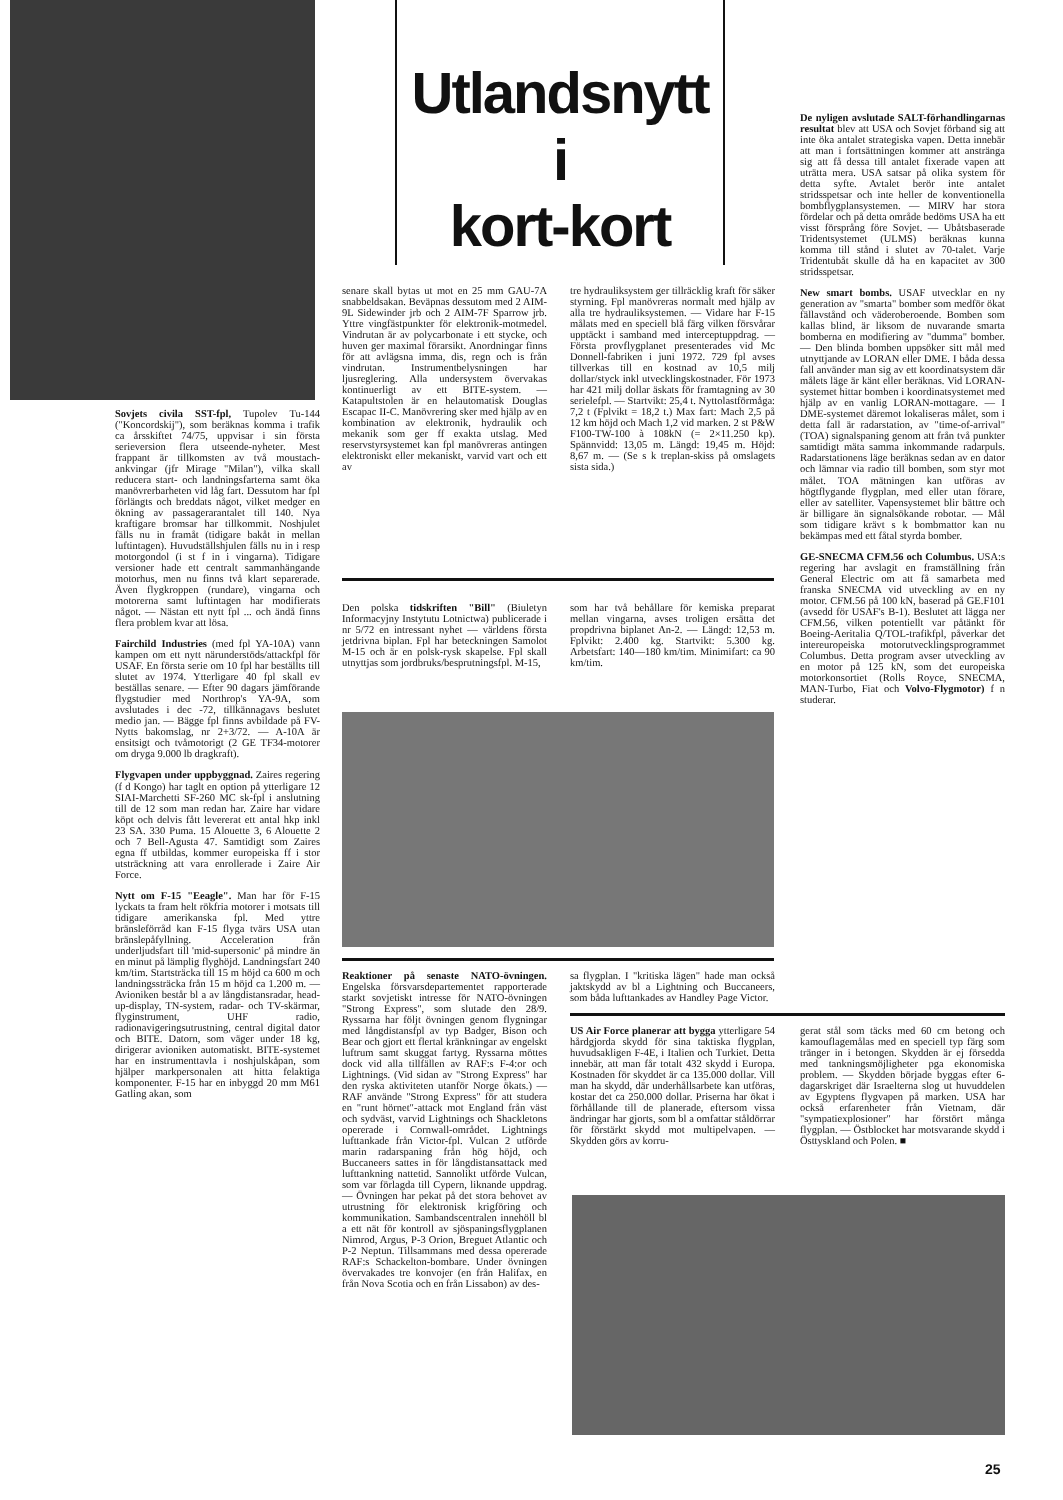Utlandsnytt
i
kort-kort
Sovjets civila SST-fpl, Tupolev Tu-144 ("Koncordskij"), som beräknas komma i trafik ca årsskiftet 74/75, uppvisar i sin första serieversion flera utseende-nyheter. Mest frappant är tillkomsten av två moustach-ankvingar (jfr Mirage "Milan"), vilka skall reducera start- och landningsfarterna samt öka manövrerbarheten vid låg fart. Dessutom har fpl förlängts och breddats något, vilket medger en ökning av passagerarantalet till 140. Nya kraftigare bromsar har tillkommit. Noshjulet fälls nu in framåt (tidigare bakåt in mellan luftintagen). Huvudställshjulen fälls nu in i resp motorgondol (i st f in i vingarna). Tidigare versioner hade ett centralt sammanhängande motorhus, men nu finns två klart separerade. Även flygkroppen (rundare), vingarna och motorerna samt luftintagen har modifierats något. — Nästan ett nytt fpl ... och ändå finns flera problem kvar att lösa.
Fairchild Industries (med fpl YA-10A) vann kampen om ett nytt närunderstöds/attackfpl för USAF. En första serie om 10 fpl har beställts till slutet av 1974. Ytterligare 40 fpl skall ev beställas senare. — Efter 90 dagars jämförande flygstudier med Northrop's YA-9A, som avslutades i dec -72, tillkännagavs beslutet medio jan. — Bägge fpl finns avbildade på FV-Nytts bakomslag, nr 2+3/72. — A-10A är ensitsigt och tvåmotorigt (2 GE TF34-motorer om dryga 9.000 lb dragkraft).
Flygvapen under uppbyggnad. Zaires regering (f d Kongo) har taglt en option på ytterligare 12 SIAI-Marchetti SF-260 MC sk-fpl i anslutning till de 12 som man redan har. Zaire har vidare köpt och delvis fått levererat ett antal hkp inkl 23 SA. 330 Puma. 15 Alouette 3, 6 Alouette 2 och 7 Bell-Agusta 47. Samtidigt som Zaires egna ff utbildas, kommer europeiska ff i stor utsträckning att vara enrollerade i Zaire Air Force.
Nytt om F-15 "Eeagle". Man har för F-15 lyckats ta fram helt rökfria motorer i motsats till tidigare amerikanska fpl. Med yttre bränsleförråd kan F-15 flyga tvärs USA utan bränslepåfyllning. Acceleration från underljudsfart till 'mid-supersonic' på mindre än en minut på lämplig flyghöjd. Landningsfart 240 km/tim. Startsträcka till 15 m höjd ca 600 m och landningssträcka från 15 m höjd ca 1.200 m. — Avioniken består bl a av långdistansradar, head-up-display, TN-system, radar- och TV-skärmar, flyginstrument, UHF radio, radionavigeringsutrustning, central digital dator och BITE. Datorn, som väger under 18 kg, dirigerar avioniken automatiskt. BITE-systemet har en instrumenttavla i noshjulskåpan, som hjälper markpersonalen att hitta felaktiga komponenter. F-15 har en inbyggd 20 mm M61 Gatling akan, som
senare skall bytas ut mot en 25 mm GAU-7A snabbeldsakan. Beväpnas dessutom med 2 AIM-9L Sidewinder jrb och 2 AIM-7F Sparrow jrb. Yttre vingfästpunkter för elektronik-motmedel. Vindrutan är av polycarbonate i ett stycke, och huven ger maximal förarsikt. Anordningar finns för att avlägsna imma, dis, regn och is från vindrutan. Instrumentbelysningen har ljusreglering. Alla undersystem övervakas kontinuerligt av ett BITE-system. — Katapultstolen är en helautomatisk Douglas Escapac II-C. Manövrering sker med hjälp av en kombination av elektronik, hydraulik och mekanik som ger ff exakta utslag. Med reservstyrsystemet kan fpl manövreras antingen elektroniskt eller mekaniskt, varvid vart och ett av
tre hydrauliksystem ger tillräcklig kraft för säker styrning. Fpl manövreras normalt med hjälp av alla tre hydrauliksystemen. — Vidare har F-15 målats med en speciell blå färg vilken försvårar upptäckt i samband med interceptuppdrag. — Första provflygplanet presenterades vid Mc Donnell-fabriken i juni 1972. 729 fpl avses tillverkas till en kostnad av 10,5 milj dollar/styck inkl utvecklingskostnader. För 1973 har 421 milj dollar äskats för framtagning av 30 serielefpl. — Startvikt: 25,4 t. Nyttolastförmåga: 7,2 t (Fplvikt = 18,2 t.) Max fart: Mach 2,5 på 12 km höjd och Mach 1,2 vid marken. 2 st P&W F100-TW-100 à 108kN (= 2×11.250 kp). Spännvidd: 13,05 m. Längd: 19,45 m. Höjd: 8,67 m. — (Se s k treplan-skiss på omslagets sista sida.)
Den polska tidskriften "Bill" (Biuletyn Informacyjny Instytutu Lotnictwa) publicerade i nr 5/72 en intressant nyhet — världens första jetdrivna biplan. Fpl har beteckningen Samolot M-15 och är en polsk-rysk skapelse. Fpl skall utnyttjas som jordbruks/besprutningsfpl. M-15,
som har två behållare för kemiska preparat mellan vingarna, avses troligen ersätta det propdrivna biplanet An-2. — Längd: 12,53 m. Fplvikt: 2.400 kg. Startvikt: 5.300 kg. Arbetsfart: 140—180 km/tim. Minimifart: ca 90 km/tim.
Reaktioner på senaste NATO-övningen. Engelska försvarsdepartementet rapporterade starkt sovjetiskt intresse för NATO-övningen "Strong Express", som slutade den 28/9. Ryssarna har följt övningen genom flygningar med långdistansfpl av typ Badger, Bison och Bear och gjort ett flertal kränkningar av engelskt luftrum samt skuggat fartyg. Ryssarna möttes dock vid alla tillfällen av RAF:s F-4:or och Lightnings. (Vid sidan av "Strong Express" har den ryska aktiviteten utanför Norge ökats.) — RAF använde "Strong Express" för att studera en "runt hörnet"-attack mot England från väst och sydväst, varvid Lightnings och Shackletons opererade i Cornwall-området. Lightnings lufttankade från Victor-fpl. Vulcan 2 utförde marin radarspaning från hög höjd, och Buccaneers sattes in för långdistansattack med lufttankning nattetid. Sannolikt utförde Vulcan, som var förlagda till Cypern, liknande uppdrag. — Övningen har pekat på det stora behovet av utrustning för elektronisk krigföring och kommunikation. Sambandscentralen innehöll bl a ett nät för kontroll av sjöspaningsflygplanen Nimrod, Argus, P-3 Orion, Breguet Atlantic och P-2 Neptun. Tillsammans med dessa opererade RAF:s Schackelton-bombare. Under övningen övervakades tre konvojer (en från Halifax, en från Nova Scotia och en från Lissabon) av des-
sa flygplan. I "kritiska lägen" hade man också jaktskydd av bl a Lightning och Buccaneers, som båda lufttankades av Handley Page Victor.
De nyligen avslutade SALT-förhandlingarnas resultat blev att USA och Sovjet förband sig att inte öka antalet strategiska vapen. Detta innebär att man i fortsättningen kommer att anstränga sig att få dessa till antalet fixerade vapen att uträtta mera. USA satsar på olika system för detta syfte. Avtalet berör inte antalet stridsspetsar och inte heller de konventionella bombflygplansystemen. — MIRV har stora fördelar och på detta område bedöms USA ha ett visst försprång före Sovjet. — Ubåtsbaserade Tridentsystemet (ULMS) beräknas kunna komma till stånd i slutet av 70-talet. Varje Tridentubåt skulle då ha en kapacitet av 300 stridsspetsar.
New smart bombs. USAF utvecklar en ny generation av "smarta" bomber som medför ökat fällavstånd och väderoberoende. Bomben som kallas blind, är liksom de nuvarande smarta bomberna en modifiering av "dumma" bomber. — Den blinda bomben uppsöker sitt mål med utnyttjande av LORAN eller DME. I båda dessa fall använder man sig av ett koordinatsystem där målets läge är känt eller beräknas. Vid LORAN-systemet hittar bomben i koordinatsystemet med hjälp av en vanlig LORAN-mottagare. — I DME-systemet däremot lokaliseras målet, som i detta fall är radarstation, av "time-of-arrival" (TOA) signalspaning genom att från två punkter samtidigt mäta samma inkommande radarpuls. Radarstationens läge beräknas sedan av en dator och lämnar via radio till bomben, som styr mot målet. TOA mätningen kan utföras av högtflygande flygplan, med eller utan förare, eller av satelliter. Vapensystemet blir bättre och är billigare än signalsökande robotar. — Mål som tidigare krävt s k bombmattor kan nu bekämpas med ett fåtal styrda bomber.
GE-SNECMA CFM.56 och Columbus. USA:s regering har avslagit en framställning från General Electric om att få samarbeta med franska SNECMA vid utveckling av en ny motor. CFM.56 på 100 kN, baserad på GE.F101 (avsedd för USAF's B-1). Beslutet att lägga ner CFM.56, vilken potentiellt var påtänkt för Boeing-Aeritalia Q/TOL-trafikfpl, påverkar det intereuropeiska motorutvecklingsprogrammet Columbus. Detta program avser utveckling av en motor på 125 kN, som det europeiska motorkonsortiet (Rolls Royce, SNECMA, MAN-Turbo, Fiat och Volvo-Flygmotor) f n studerar.
US Air Force planerar att bygga ytterligare 54 hårdgjorda skydd för sina taktiska flygplan, huvudsakligen F-4E, i Italien och Turkiet. Detta innebär, att man får totalt 432 skydd i Europa. Kostnaden för skyddet är ca 135.000 dollar. Vill man ha skydd, där underhållsarbete kan utföras, kostar det ca 250.000 dollar. Priserna har ökat i förhållande till de planerade, eftersom vissa ändringar har gjorts, som bl a omfattar ståldörrar för förstärkt skydd mot multipelvapen. — Skydden görs av korru-
gerat stål som täcks med 60 cm betong och kamouflagemålas med en speciell typ färg som tränger in i betongen. Skydden är ej försedda med tankningsmöjligheter pga ekonomiska problem. — Skydden började byggas efter 6-dagarskriget där Israelterna slog ut huvuddelen av Egyptens flygvapen på marken. USA har också erfarenheter från Vietnam, där "sympatiexplosioner" har förstört många flygplan. — Östblocket har motsvarande skydd i Östtyskland och Polen. ■
25